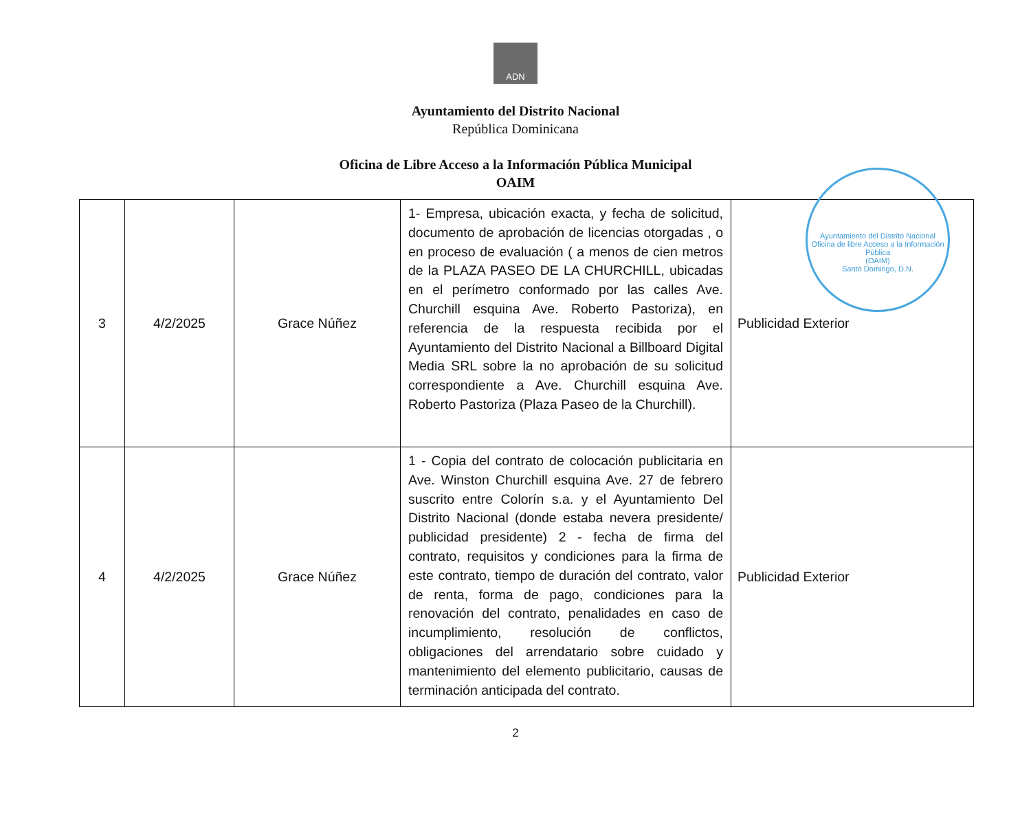ADN
Ayuntamiento del Distrito Nacional
República Dominicana
Oficina de Libre Acceso a la Información Pública Municipal
OAIM
Ayuntamiento del Distrito Nacional
Oficina de libre Acceso a la Información Pública
(OAIM)
Santo Domingo, D.N.
| 3 | 4/2/2025 | Grace Núñez | 1- Empresa, ubicación exacta, y fecha de solicitud, documento de aprobación de licencias otorgadas , o en proceso de evaluación ( a menos de cien metros de la PLAZA PASEO DE LA CHURCHILL, ubicadas en el perímetro conformado por las calles Ave. Churchill esquina Ave. Roberto Pastoriza), en referencia de la respuesta recibida por el Ayuntamiento del Distrito Nacional a Billboard Digital Media SRL sobre la no aprobación de su solicitud correspondiente a Ave. Churchill esquina Ave. Roberto Pastoriza (Plaza Paseo de la Churchill). | Publicidad Exterior |
| 4 | 4/2/2025 | Grace Núñez | 1 - Copia del contrato de colocación publicitaria en Ave. Winston Churchill esquina Ave. 27 de febrero suscrito entre Colorín s.a. y el Ayuntamiento Del Distrito Nacional (donde estaba nevera presidente/ publicidad presidente) 2 - fecha de firma del contrato, requisitos y condiciones para la firma de este contrato, tiempo de duración del contrato, valor de renta, forma de pago, condiciones para la renovación del contrato, penalidades en caso de incumplimiento, resolución de conflictos, obligaciones del arrendatario sobre cuidado y mantenimiento del elemento publicitario, causas de terminación anticipada del contrato. | Publicidad Exterior |
2